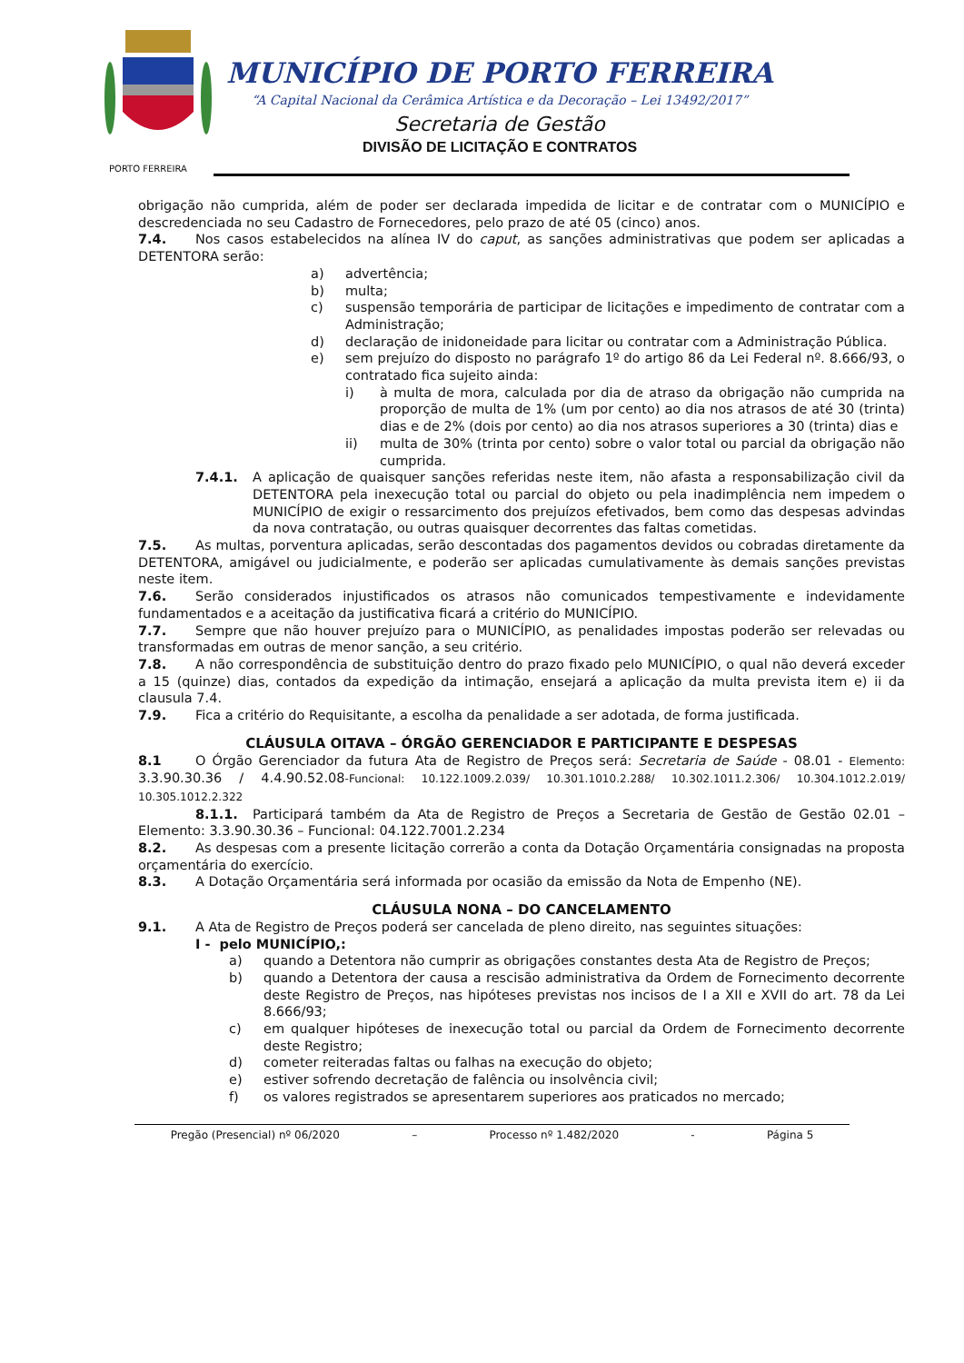PORTO FERREIRA
MUNICÍPIO DE PORTO FERREIRA
“A Capital Nacional da Cerâmica Artística e da Decoração – Lei 13492/2017”
Secretaria de Gestão
DIVISÃO DE LICITAÇÃO E CONTRATOS
obrigação não cumprida, além de poder ser declarada impedida de licitar e de contratar com o MUNICÍPIO e descredenciada no seu Cadastro de Fornecedores, pelo prazo de até 05 (cinco) anos.
7.4. Nos casos estabelecidos na alínea IV do caput, as sanções administrativas que podem ser aplicadas a DETENTORA serão:
a) advertência;
b) multa;
c) suspensão temporária de participar de licitações e impedimento de contratar com a Administração;
d) declaração de inidoneidade para licitar ou contratar com a Administração Pública.
e) sem prejuízo do disposto no parágrafo 1º do artigo 86 da Lei Federal nº. 8.666/93, o contratado fica sujeito ainda:
i) à multa de mora, calculada por dia de atraso da obrigação não cumprida na proporção de multa de 1% (um por cento) ao dia nos atrasos de até 30 (trinta) dias e de 2% (dois por cento) ao dia nos atrasos superiores a 30 (trinta) dias e
ii) multa de 30% (trinta por cento) sobre o valor total ou parcial da obrigação não cumprida.
7.4.1. A aplicação de quaisquer sanções referidas neste item, não afasta a responsabilização civil da DETENTORA pela inexecução total ou parcial do objeto ou pela inadimplência nem impedem o MUNICÍPIO de exigir o ressarcimento dos prejuízos efetivados, bem como das despesas advindas da nova contratação, ou outras quaisquer decorrentes das faltas cometidas.
7.5. As multas, porventura aplicadas, serão descontadas dos pagamentos devidos ou cobradas diretamente da DETENTORA, amigável ou judicialmente, e poderão ser aplicadas cumulativamente às demais sanções previstas neste item.
7.6. Serão considerados injustificados os atrasos não comunicados tempestivamente e indevidamente fundamentados e a aceitação da justificativa ficará a critério do MUNICÍPIO.
7.7. Sempre que não houver prejuízo para o MUNICÍPIO, as penalidades impostas poderão ser relevadas ou transformadas em outras de menor sanção, a seu critério.
7.8. A não correspondência de substituição dentro do prazo fixado pelo MUNICÍPIO, o qual não deverá exceder a 15 (quinze) dias, contados da expedição da intimação, ensejará a aplicação da multa prevista item e) ii da clausula 7.4.
7.9. Fica a critério do Requisitante, a escolha da penalidade a ser adotada, de forma justificada.
CLÁUSULA OITAVA – ÓRGÃO GERENCIADOR E PARTICIPANTE E DESPESAS
8.1 O Órgão Gerenciador da futura Ata de Registro de Preços será: Secretaria de Saúde - 08.01 - Elemento: 3.3.90.30.36 / 4.4.90.52.08-Funcional: 10.122.1009.2.039/ 10.301.1010.2.288/ 10.302.1011.2.306/ 10.304.1012.2.019/ 10.305.1012.2.322
8.1.1. Participará também da Ata de Registro de Preços a Secretaria de Gestão de Gestão 02.01 – Elemento: 3.3.90.30.36 – Funcional: 04.122.7001.2.234
8.2. As despesas com a presente licitação correrão a conta da Dotação Orçamentária consignadas na proposta orçamentária do exercício.
8.3. A Dotação Orçamentária será informada por ocasião da emissão da Nota de Empenho (NE).
CLÁUSULA NONA – DO CANCELAMENTO
9.1. A Ata de Registro de Preços poderá ser cancelada de pleno direito, nas seguintes situações:
I - pelo MUNICÍPIO,:
a) quando a Detentora não cumprir as obrigações constantes desta Ata de Registro de Preços;
b) quando a Detentora der causa a rescisão administrativa da Ordem de Fornecimento decorrente deste Registro de Preços, nas hipóteses previstas nos incisos de I a XII e XVII do art. 78 da Lei 8.666/93;
c) em qualquer hipóteses de inexecução total ou parcial da Ordem de Fornecimento decorrente deste Registro;
d) cometer reiteradas faltas ou falhas na execução do objeto;
e) estiver sofrendo decretação de falência ou insolvência civil;
f) os valores registrados se apresentarem superiores aos praticados no mercado;
Pregão (Presencial) nº 06/2020 – Processo nº 1.482/2020 - Página 5